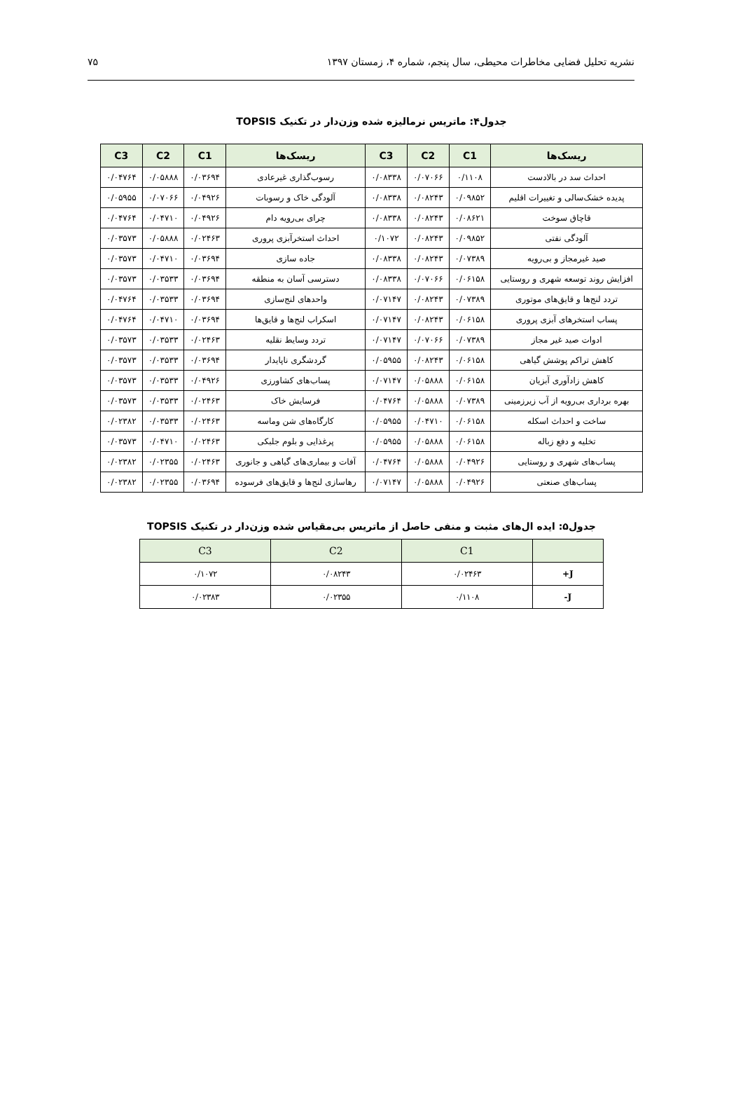نشریه تحلیل فضایی مخاطرات محیطی، سال پنجم، شماره ۴، زمستان ۱۳۹۷ ۷۵
جدول۴: ماتریس نرمالیزه شده وزن‌دار در تکنیک TOPSIS
| ریسک‌ها | C1 | C2 | C3 | ریسک‌ها | C1 | C2 | C3 |
| --- | --- | --- | --- | --- | --- | --- | --- |
| احداث سد در بالادست | ۰/۱۱۰۸ | ۰/۰۷۰۶۶ | ۰/۰۸۳۳۸ | رسوب‌گذاری غیرعادی | ۰/۰۳۶۹۴ | ۰/۰۵۸۸۸ | ۰/۰۴۷۶۴ |
| پدیده خشک‌سالی و تغییرات اقلیم | ۰/۰۹۸۵۲ | ۰/۰۸۲۴۳ | ۰/۰۸۳۳۸ | آلودگی خاک و رسوبات | ۰/۰۴۹۲۶ | ۰/۰۷۰۶۶ | ۰/۰۵۹۵۵ |
| قاچاق سوخت | ۰/۰۸۶۲۱ | ۰/۰۸۲۴۳ | ۰/۰۸۳۳۸ | چرای بی‌رویه دام | ۰/۰۴۹۲۶ | ۰/۰۴۷۱۰ | ۰/۰۴۷۶۴ |
| آلودگی نفتی | ۰/۰۹۸۵۲ | ۰/۰۸۲۴۳ | ۰/۱۰۷۲ | احداث استخرآبزی پروری | ۰/۰۲۴۶۳ | ۰/۰۵۸۸۸ | ۰/۰۳۵۷۳ |
| صید غیرمجاز و بی‌رویه | ۰/۰۷۳۸۹ | ۰/۰۸۲۴۳ | ۰/۰۸۳۳۸ | جاده سازی | ۰/۰۳۶۹۴ | ۰/۰۴۷۱۰ | ۰/۰۳۵۷۳ |
| افزایش روند توسعه شهری و روستایی | ۰/۰۶۱۵۸ | ۰/۰۷۰۶۶ | ۰/۰۸۳۳۸ | دسترسی آسان به منطقه | ۰/۰۳۶۹۴ | ۰/۰۳۵۳۳ | ۰/۰۳۵۷۳ |
| تردد لنج‌ها و قایق‌های موتوری | ۰/۰۷۳۸۹ | ۰/۰۸۲۴۳ | ۰/۰۷۱۴۷ | واحدهای لنج‌سازی | ۰/۰۳۶۹۴ | ۰/۰۳۵۳۳ | ۰/۰۴۷۶۴ |
| پساب استخرهای آبزی پروری | ۰/۰۶۱۵۸ | ۰/۰۸۲۴۳ | ۰/۰۷۱۴۷ | اسکراب لنج‌ها و قایق‌ها | ۰/۰۳۶۹۴ | ۰/۰۴۷۱۰ | ۰/۰۴۷۶۴ |
| ادوات صید غیر مجاز | ۰/۰۷۳۸۹ | ۰/۰۷۰۶۶ | ۰/۰۷۱۴۷ | تردد وسایط نقلیه | ۰/۰۲۴۶۳ | ۰/۰۳۵۳۳ | ۰/۰۳۵۷۳ |
| کاهش تراکم پوشش گیاهی | ۰/۰۶۱۵۸ | ۰/۰۸۲۴۳ | ۰/۰۵۹۵۵ | گردشگری ناپایدار | ۰/۰۳۶۹۴ | ۰/۰۳۵۳۳ | ۰/۰۳۵۷۳ |
| کاهش زادآوری آبزیان | ۰/۰۶۱۵۸ | ۰/۰۵۸۸۸ | ۰/۰۷۱۴۷ | پساب‌های کشاورزی | ۰/۰۴۹۲۶ | ۰/۰۳۵۳۳ | ۰/۰۳۵۷۳ |
| بهره برداری بی‌رویه از آب زیرزمینی | ۰/۰۷۳۸۹ | ۰/۰۵۸۸۸ | ۰/۰۴۷۶۴ | فرسایش خاک | ۰/۰۲۴۶۳ | ۰/۰۳۵۳۳ | ۰/۰۳۵۷۳ |
| ساخت و احداث اسکله | ۰/۰۶۱۵۸ | ۰/۰۴۷۱۰ | ۰/۰۵۹۵۵ | کارگاه‌های شن وماسه | ۰/۰۲۴۶۳ | ۰/۰۳۵۳۳ | ۰/۰۲۳۸۲ |
| تخلیه و دفع زباله | ۰/۰۶۱۵۸ | ۰/۰۵۸۸۸ | ۰/۰۵۹۵۵ | پرغذایی و بلوم جلبکی | ۰/۰۲۴۶۳ | ۰/۰۴۷۱۰ | ۰/۰۳۵۷۳ |
| پساب‌های شهری و روستایی | ۰/۰۴۹۲۶ | ۰/۰۵۸۸۸ | ۰/۰۴۷۶۴ | آفات و بیماری‌های گیاهی و جانوری | ۰/۰۲۴۶۳ | ۰/۰۲۳۵۵ | ۰/۰۲۳۸۲ |
| پساب‌های صنعتی | ۰/۰۴۹۲۶ | ۰/۰۵۸۸۸ | ۰/۰۷۱۴۷ | رهاسازی لنج‌ها و قایق‌های فرسوده | ۰/۰۳۶۹۴ | ۰/۰۲۳۵۵ | ۰/۰۲۳۸۲ |
جدول۵: ایده ال‌های مثبت و منفی حاصل از ماتریس بی‌مقیاس شده وزن‌دار در تکنیک TOPSIS
| | C1 | C2 | C3 |
| --- | --- | --- | --- |
| J+ | ۰/۰۲۴۶۳ | ۰/۰۸۲۴۳ | ۰/۱۰۷۲ |
| J- | ۰/۱۱۰۸ | ۰/۰۲۳۵۵ | ۰/۰۲۳۸۳ |